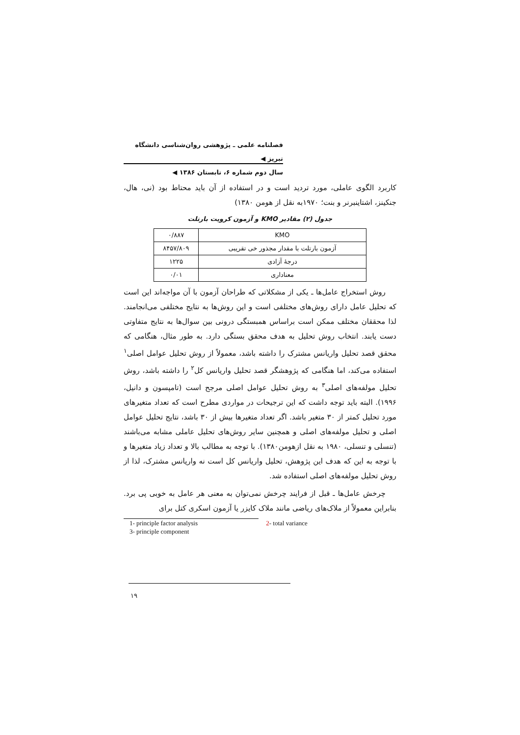فصلنامه علمی ـ پژوهشی روان‌شناسی دانشگاه تبریز ◀
سال دوم شماره ۶، تابستان ۱۳۸۶ ◀
کاربرد الگوی عاملی، مورد تردید است و در استفاده از آن باید محتاط بود (نی، هال، جنکینز، اشتاینبرنر و بنت؛ ۱۹۷۰به نقل از هومن ۱۳۸۰)
جدول (۲) مقادیر KMO و آزمون کرویت بارتلت
| KMO | ۰/۸۸۷ |
| آزمون بارتلت با مقدار مجذور خی تقریبی | ۸۴۵۷/۸۰۹ |
| درجهٔ آزادی | ۱۲۲۵ |
| معناداری | ۰/۰۱ |
روش استخراج عامل‌ها ـ یکی از مشکلاتی که طراحان آزمون با آن مواجه‌اند این است که تحلیل عامل دارای روش‌های مختلفی است و این روش‌ها به نتایج مختلفی می‌انجامند. لذا محققان مختلف ممکن است براساس همبستگی درونی بین سوال‌ها به نتایج متفاوتی دست یابند. انتخاب روش تحلیل به هدف محقق بستگی دارد. به طور مثال، هنگامی که محقق قصد تحلیل واریانس مشترک را داشته باشد، معمولاً از روش تحلیل عوامل اصلی<sup>۱</sup> استفاده می‌کند، اما هنگامی که پژوهشگر قصد تحلیل واریانس کل<sup>۲</sup> را داشته باشد، روش تحلیل مولفه‌های اصلی<sup>۳</sup> به روش تحلیل عوامل اصلی مرجح است (تامپسون و دانیل، ۱۹۹۶). البته باید توجه داشت که این ترجیحات در مواردی مطرح است که تعداد متغیرهای مورد تحلیل کمتر از ۳۰ متغیر باشد. اگر تعداد متغیرها بیش از ۳۰ باشد، نتایج تحلیل عوامل اصلی و تحلیل مولفه‌های اصلی و همچنین سایر روش‌های تحلیل عاملی مشابه می‌باشند (تنسلی و تنسلی، ۱۹۸۰ به نقل ازهومن۱۳۸۰). با توجه به مطالب بالا و تعداد زیاد متغیرها و با توجه به این که هدف این پژوهش، تحلیل واریانس کل است نه واریانس مشترک، لذا از روش تحلیل مولفه‌های اصلی استفاده شد.
چرخش عامل‌ها ـ قبل از فرایند چرخش نمی‌توان به معنی هر عامل به خوبی پی برد. بنابراین معمولاً از ملاک‌های ریاضی مانند ملاک کایزر یا آزمون اسکری کتل برای
1- principle factor analysis 2- total variance
3- principle component
۱۹